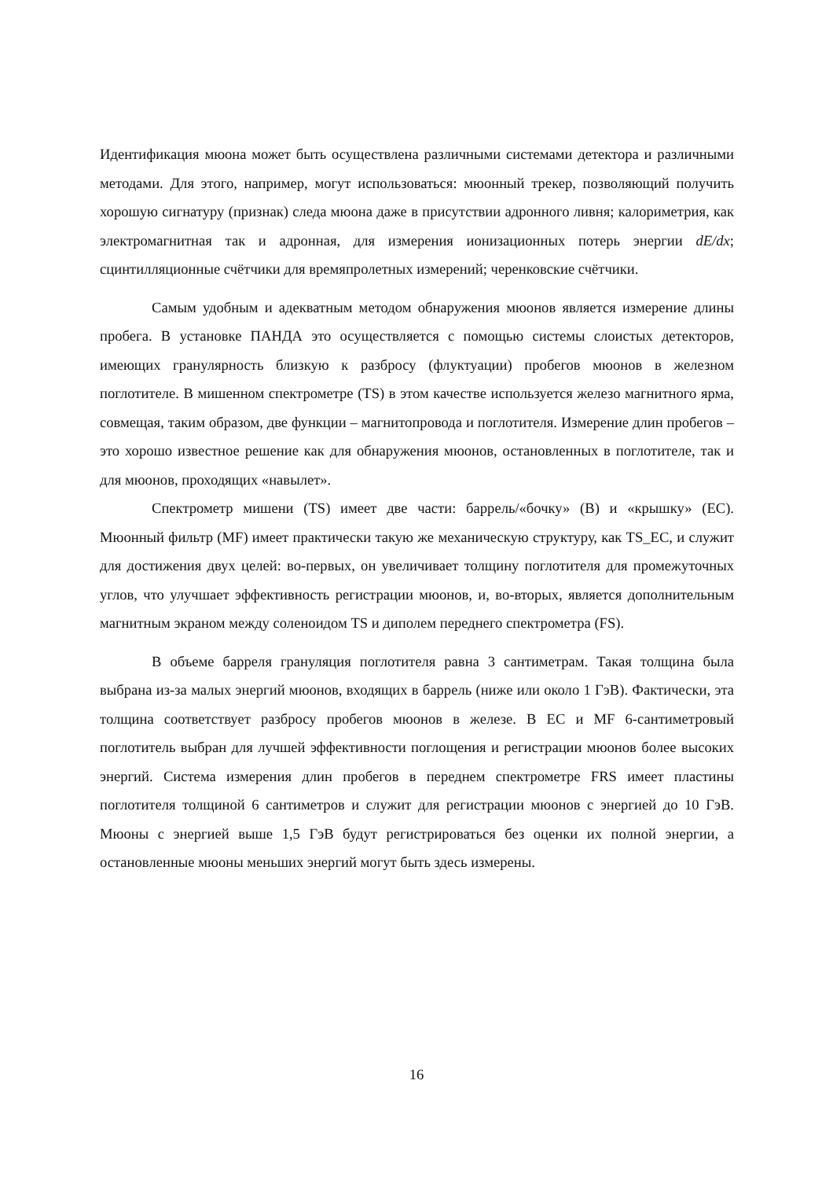Идентификация мюона может быть осуществлена различными системами детектора и различными методами. Для этого, например, могут использоваться: мюонный трекер, позволяющий получить хорошую сигнатуру (признак) следа мюона даже в присутствии адронного ливня; калориметрия, как электромагнитная так и адронная, для измерения ионизационных потерь энергии dE/dx; сцинтилляционные счётчики для времяпролетных измерений; черенковские счётчики.
Самым удобным и адекватным методом обнаружения мюонов является измерение длины пробега. В установке ПАНДА это осуществляется с помощью системы слоистых детекторов, имеющих гранулярность близкую к разбросу (флуктуации) пробегов мюонов в железном поглотителе. В мишенном спектрометре (TS) в этом качестве используется железо магнитного ярма, совмещая, таким образом, две функции – магнитопровода и поглотителя. Измерение длин пробегов – это хорошо известное решение как для обнаружения мюонов, остановленных в поглотителе, так и для мюонов, проходящих «навылет».
Спектрометр мишени (TS) имеет две части: баррель/«бочку» (B) и «крышку» (EC). Мюонный фильтр (MF) имеет практически такую же механическую структуру, как TS_EC, и служит для достижения двух целей: во-первых, он увеличивает толщину поглотителя для промежуточных углов, что улучшает эффективность регистрации мюонов, и, во-вторых, является дополнительным магнитным экраном между соленоидом TS и диполем переднего спектрометра (FS).
В объеме барреля грануляция поглотителя равна 3 сантиметрам. Такая толщина была выбрана из-за малых энергий мюонов, входящих в баррель (ниже или около 1 ГэВ). Фактически, эта толщина соответствует разбросу пробегов мюонов в железе. В EC и MF 6-сантиметровый поглотитель выбран для лучшей эффективности поглощения и регистрации мюонов более высоких энергий. Система измерения длин пробегов в переднем спектрометре FRS имеет пластины поглотителя толщиной 6 сантиметров и служит для регистрации мюонов с энергией до 10 ГэВ. Мюоны с энергией выше 1,5 ГэВ будут регистрироваться без оценки их полной энергии, а остановленные мюоны меньших энергий могут быть здесь измерены.
16